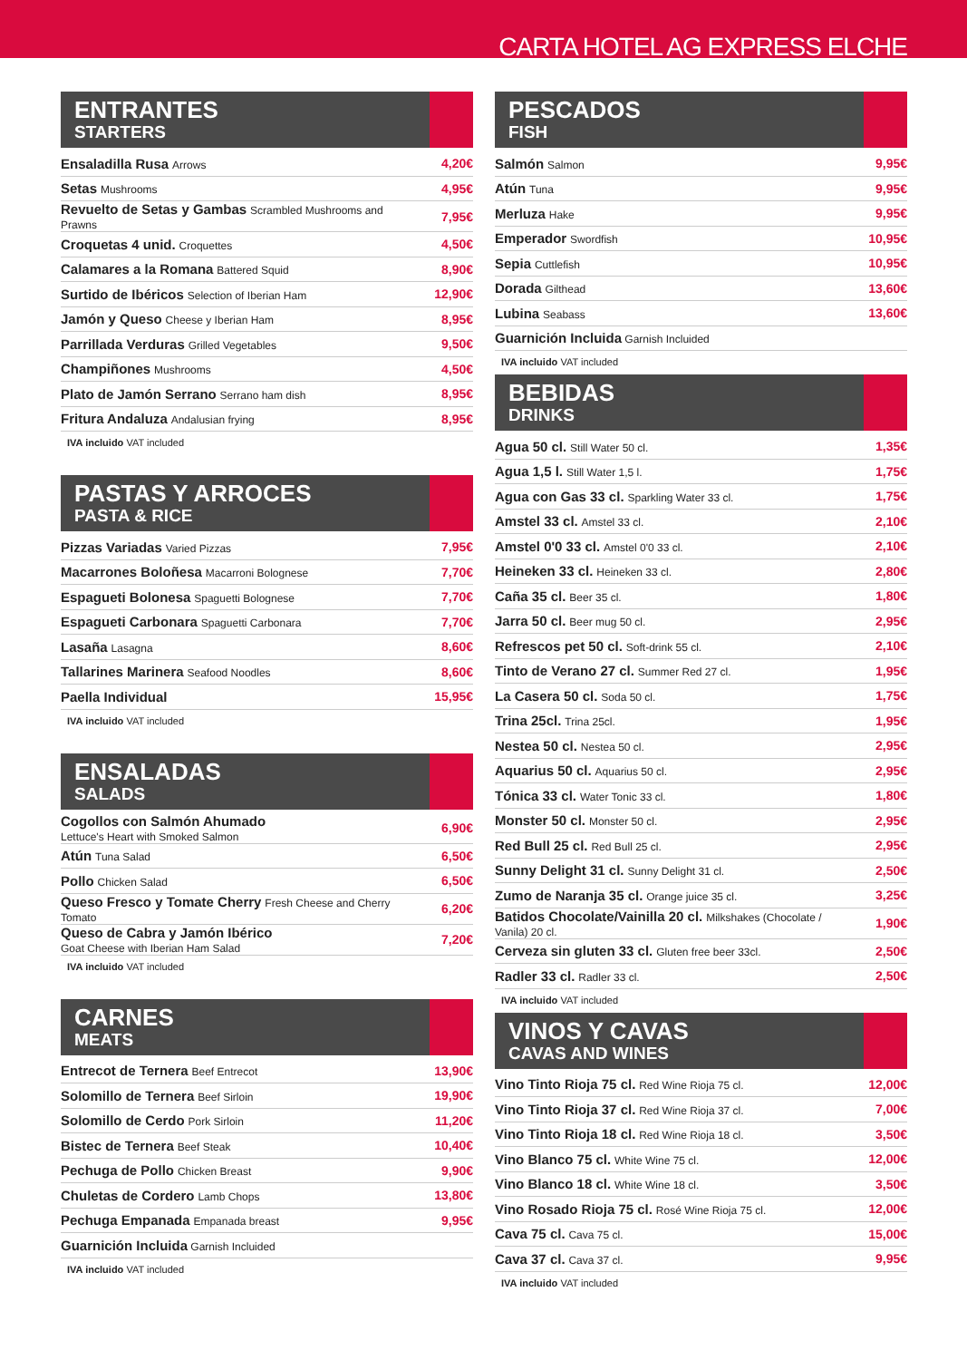CARTA HOTEL AG EXPRESS ELCHE
ENTRANTES
STARTERS
| Ensaladilla Rusa Arrows | 4,20€ |
| Setas Mushrooms | 4,95€ |
| Revuelto de Setas y Gambas Scrambled Mushrooms and Prawns | 7,95€ |
| Croquetas 4 unid. Croquettes | 4,50€ |
| Calamares a la Romana Battered Squid | 8,90€ |
| Surtido de Ibéricos Selection of Iberian Ham | 12,90€ |
| Jamón y Queso Cheese y Iberian Ham | 8,95€ |
| Parrillada Verduras Grilled Vegetables | 9,50€ |
| Champiñones Mushrooms | 4,50€ |
| Plato de Jamón Serrano Serrano ham dish | 8,95€ |
| Fritura Andaluza Andalusian frying | 8,95€ |
IVA incluido VAT included
PASTAS Y ARROCES
PASTA & RICE
| Pizzas Variadas Varied Pizzas | 7,95€ |
| Macarrones Boloñesa Macarroni Bolognese | 7,70€ |
| Espagueti Bolonesa Spaguetti Bolognese | 7,70€ |
| Espagueti Carbonara Spaguetti Carbonara | 7,70€ |
| Lasaña Lasagna | 8,60€ |
| Tallarines Marinera Seafood Noodles | 8,60€ |
| Paella Individual | 15,95€ |
IVA incluido VAT included
ENSALADAS
SALADS
| Cogollos con Salmón Ahumado Lettuce's Heart with Smoked Salmon | 6,90€ |
| Atún Tuna Salad | 6,50€ |
| Pollo Chicken Salad | 6,50€ |
| Queso Fresco y Tomate Cherry Fresh Cheese and Cherry Tomato | 6,20€ |
| Queso de Cabra y Jamón Ibérico Goat Cheese with Iberian Ham Salad | 7,20€ |
IVA incluido VAT included
CARNES
MEATS
| Entrecot de Ternera Beef Entrecot | 13,90€ |
| Solomillo de Ternera Beef Sirloin | 19,90€ |
| Solomillo de Cerdo Pork Sirloin | 11,20€ |
| Bistec de Ternera Beef Steak | 10,40€ |
| Pechuga de Pollo Chicken Breast | 9,90€ |
| Chuletas de Cordero Lamb Chops | 13,80€ |
| Pechuga Empanada Empanada breast | 9,95€ |
| Guarnición Incluida Garnish Incluided | |
IVA incluido VAT included
PESCADOS
FISH
| Salmón Salmon | 9,95€ |
| Atún Tuna | 9,95€ |
| Merluza Hake | 9,95€ |
| Emperador Swordfish | 10,95€ |
| Sepia Cuttlefish | 10,95€ |
| Dorada Gilthead | 13,60€ |
| Lubina Seabass | 13,60€ |
| Guarnición Incluida Garnish Incluided | |
IVA incluido VAT included
BEBIDAS
DRINKS
| Agua 50 cl. Still Water 50 cl. | 1,35€ |
| Agua 1,5 l. Still Water 1,5 l. | 1,75€ |
| Agua con Gas 33 cl. Sparkling Water 33 cl. | 1,75€ |
| Amstel 33 cl. Amstel 33 cl. | 2,10€ |
| Amstel 0'0 33 cl. Amstel 0'0 33 cl. | 2,10€ |
| Heineken 33 cl. Heineken 33 cl. | 2,80€ |
| Caña 35 cl. Beer 35 cl. | 1,80€ |
| Jarra 50 cl. Beer mug 50 cl. | 2,95€ |
| Refrescos pet 50 cl. Soft-drink 55 cl. | 2,10€ |
| Tinto de Verano 27 cl. Summer Red 27 cl. | 1,95€ |
| La Casera 50 cl. Soda 50 cl. | 1,75€ |
| Trina 25cl. Trina 25cl. | 1,95€ |
| Nestea 50 cl. Nestea 50 cl. | 2,95€ |
| Aquarius 50 cl. Aquarius 50 cl. | 2,95€ |
| Tónica 33 cl. Water Tonic 33 cl. | 1,80€ |
| Monster 50 cl. Monster 50 cl. | 2,95€ |
| Red Bull 25 cl. Red Bull 25 cl. | 2,95€ |
| Sunny Delight 31 cl. Sunny Delight 31 cl. | 2,50€ |
| Zumo de Naranja 35 cl. Orange juice 35 cl. | 3,25€ |
| Batidos Chocolate/Vainilla 20 cl. Milkshakes (Chocolate / Vanila) 20 cl. | 1,90€ |
| Cerveza sin gluten 33 cl. Gluten free beer 33cl. | 2,50€ |
| Radler 33 cl. Radler 33 cl. | 2,50€ |
IVA incluido VAT included
VINOS Y CAVAS
CAVAS AND WINES
| Vino Tinto Rioja 75 cl. Red Wine Rioja 75 cl. | 12,00€ |
| Vino Tinto Rioja 37 cl. Red Wine Rioja 37 cl. | 7,00€ |
| Vino Tinto Rioja 18 cl. Red Wine Rioja 18 cl. | 3,50€ |
| Vino Blanco 75 cl. White Wine 75 cl. | 12,00€ |
| Vino Blanco 18 cl. White Wine 18 cl. | 3,50€ |
| Vino Rosado Rioja 75 cl. Rosé Wine Rioja 75 cl. | 12,00€ |
| Cava 75 cl. Cava 75 cl. | 15,00€ |
| Cava 37 cl. Cava 37 cl. | 9,95€ |
IVA incluido VAT included